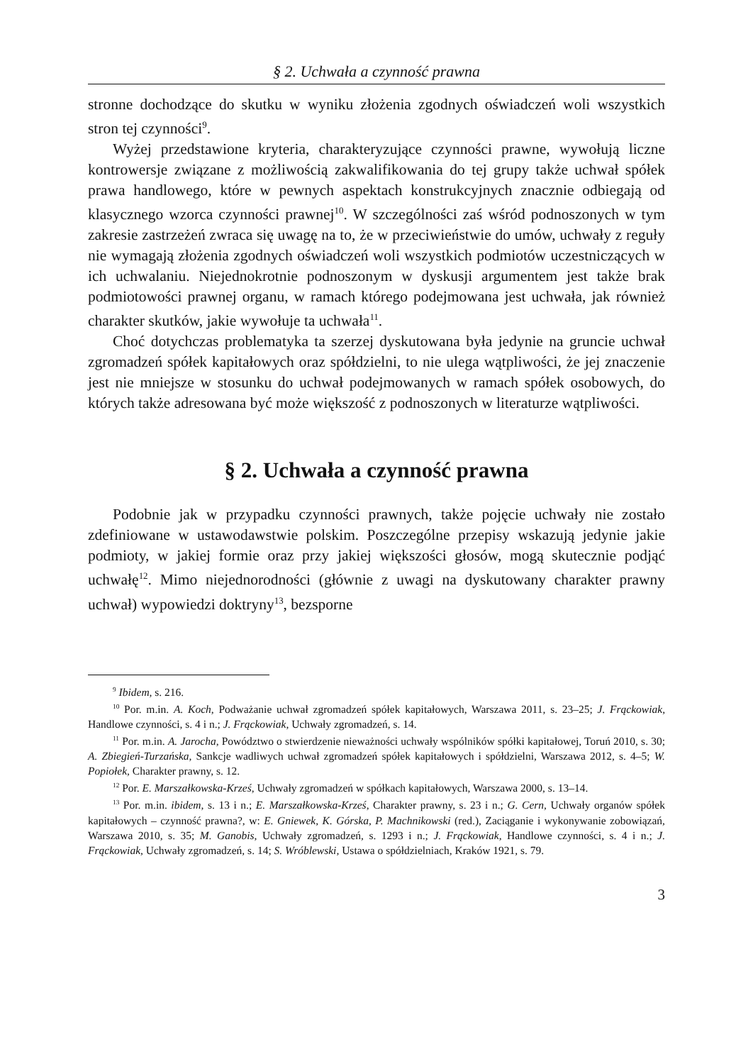§ 2. Uchwała a czynność prawna
stronne dochodzące do skutku w wyniku złożenia zgodnych oświadczeń woli wszystkich stron tej czynności<sup>9</sup>.
Wyżej przedstawione kryteria, charakteryzujące czynności prawne, wywołują liczne kontrowersje związane z możliwością zakwalifikowania do tej grupy także uchwał spółek prawa handlowego, które w pewnych aspektach konstrukcyjnych znacznie odbiegają od klasycznego wzorca czynności prawnej<sup>10</sup>. W szczególności zaś wśród podnoszonych w tym zakresie zastrzeżeń zwraca się uwagę na to, że w przeciwieństwie do umów, uchwały z reguły nie wymagają złożenia zgodnych oświadczeń woli wszystkich podmiotów uczestniczących w ich uchwalaniu. Niejednokrotnie podnoszonym w dyskusji argumentem jest także brak podmiotowości prawnej organu, w ramach którego podejmowana jest uchwała, jak również charakter skutków, jakie wywołuje ta uchwała<sup>11</sup>.
Choć dotychczas problematyka ta szerzej dyskutowana była jedynie na gruncie uchwał zgromadzeń spółek kapitałowych oraz spółdzielni, to nie ulega wątpliwości, że jej znaczenie jest nie mniejsze w stosunku do uchwał podejmowanych w ramach spółek osobowych, do których także adresowana być może większość z podnoszonych w literaturze wątpliwości.
§ 2. Uchwała a czynność prawna
Podobnie jak w przypadku czynności prawnych, także pojęcie uchwały nie zostało zdefiniowane w ustawodawstwie polskim. Poszczególne przepisy wskazują jedynie jakie podmioty, w jakiej formie oraz przy jakiej większości głosów, mogą skutecznie podjąć uchwałę<sup>12</sup>. Mimo niejednorodności (głównie z uwagi na dyskutowany charakter prawny uchwał) wypowiedzi doktryny<sup>13</sup>, bezsporne
<sup>9</sup> Ibidem, s. 216.
<sup>10</sup> Por. m.in. A. Koch, Podważanie uchwał zgromadzeń spółek kapitałowych, Warszawa 2011, s. 23–25; J. Frąckowiak, Handlowe czynności, s. 4 i n.; J. Frąckowiak, Uchwały zgromadzeń, s. 14.
<sup>11</sup> Por. m.in. A. Jarocha, Powództwo o stwierdzenie nieważności uchwały wspólników spółki kapitałowej, Toruń 2010, s. 30; A. Zbiegień-Turzańska, Sankcje wadliwych uchwał zgromadzeń spółek kapitałowych i spółdzielni, Warszawa 2012, s. 4–5; W. Popiołek, Charakter prawny, s. 12.
<sup>12</sup> Por. E. Marszałkowska-Krześ, Uchwały zgromadzeń w spółkach kapitałowych, Warszawa 2000, s. 13–14.
<sup>13</sup> Por. m.in. ibidem, s. 13 i n.; E. Marszałkowska-Krześ, Charakter prawny, s. 23 i n.; G. Cern, Uchwały organów spółek kapitałowych – czynność prawna?, w: E. Gniewek, K. Górska, P. Machnikowski (red.), Zaciąganie i wykonywanie zobowiązań, Warszawa 2010, s. 35; M. Ganobis, Uchwały zgromadzeń, s. 1293 i n.; J. Frąckowiak, Handlowe czynności, s. 4 i n.; J. Frąckowiak, Uchwały zgromadzeń, s. 14; S. Wróblewski, Ustawa o spółdzielniach, Kraków 1921, s. 79.
3